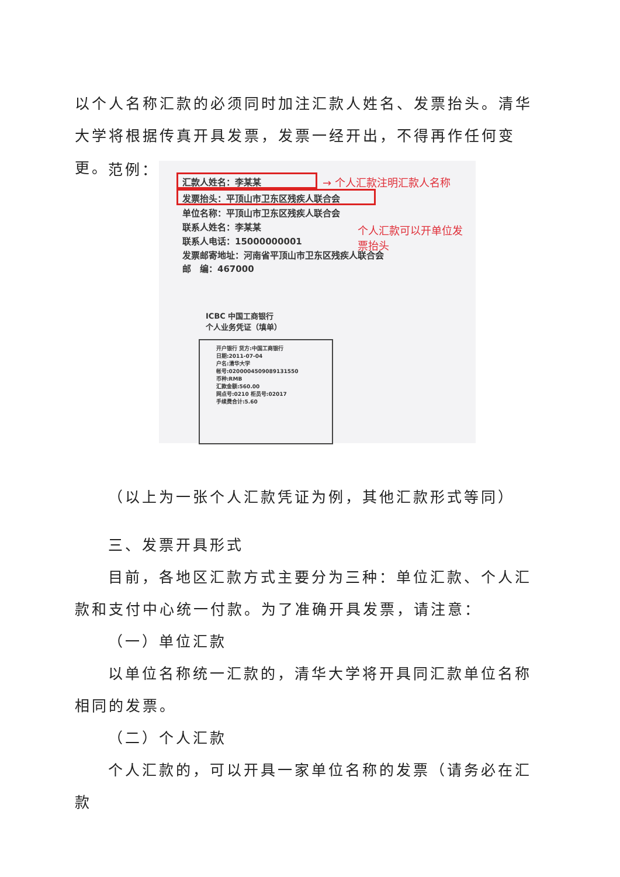以个人名称汇款的必须同时加注汇款人姓名、发票抬头。清华大学将根据传真开具发票，发票一经开出，不得再作任何变更。
范例：
汇款人姓名：李某某 → 个人汇款注明汇款人名称
发票抬头：平顶山市卫东区残疾人联合会
单位名称：平顶山市卫东区残疾人联合会
联系人姓名：李某某
个人汇款可以开单位发票抬头
联系人电话：15000000001
发票邮寄地址：河南省平顶山市卫东区残疾人联合会
邮　编：467000
ICBC 中国工商银行
个人业务凭证（填单）
开户银行 货方:中国工商银行
日期:2011-07-04
户名:清华大学
帐号:0200004509089131550
币种:RMB
汇款金额:560.00
网点号:0210 柜员号:02017
手续费合计:5.60
（以上为一张个人汇款凭证为例，其他汇款形式等同）
三、发票开具形式
目前，各地区汇款方式主要分为三种：单位汇款、个人汇款和支付中心统一付款。为了准确开具发票，请注意：
（一）单位汇款
以单位名称统一汇款的，清华大学将开具同汇款单位名称相同的发票。
（二）个人汇款
个人汇款的，可以开具一家单位名称的发票（请务必在汇款